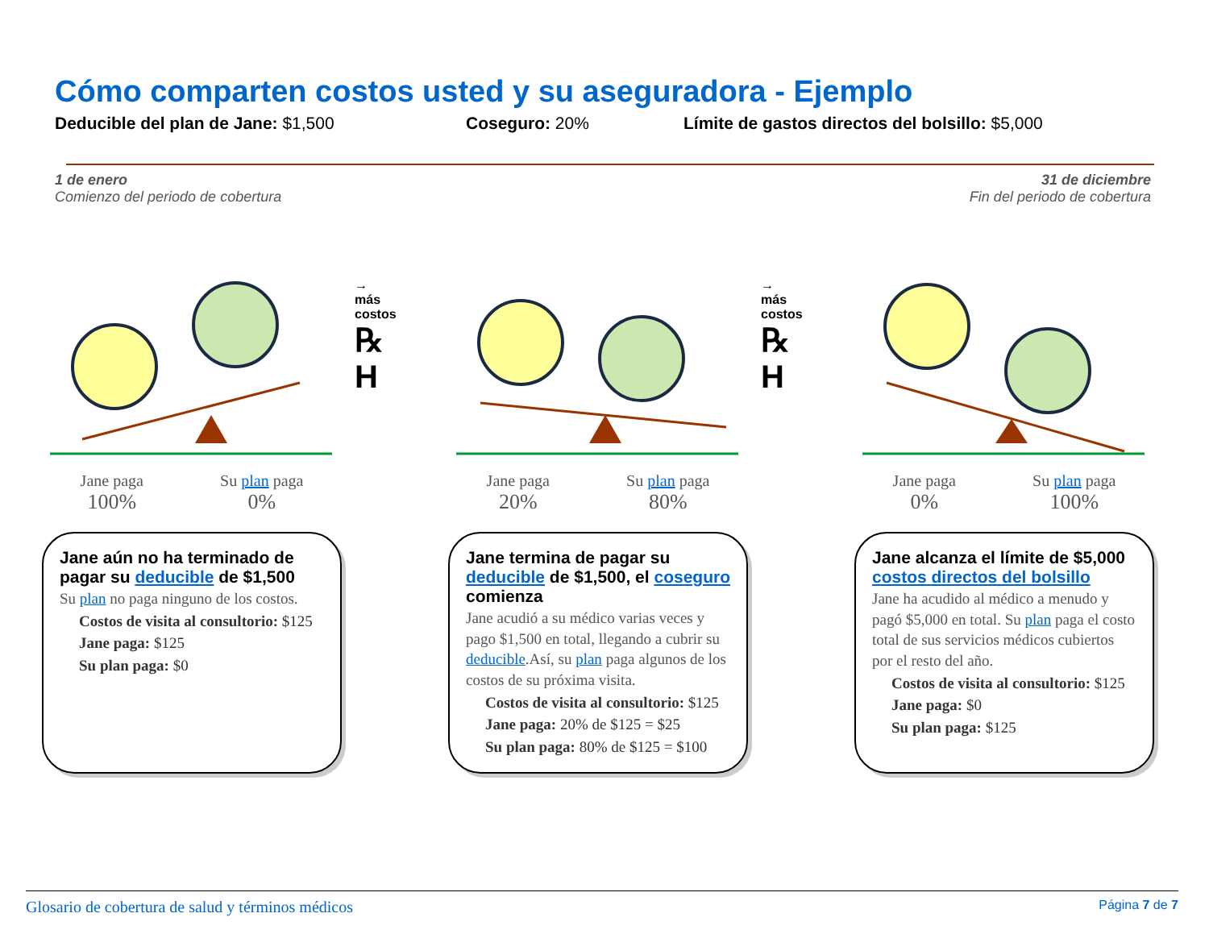Cómo comparten costos usted y su aseguradora - Ejemplo
Deducible del plan de Jane: $1,500 Coseguro: 20% Límite de gastos directos del bolsillo: $5,000
1 de enero
Comienzo del periodo de cobertura
31 de diciembre
Fin del periodo de cobertura
Jane paga
100%
Su plan paga
0%
Jane aún no ha terminado de pagar su deducible de $1,500
Su plan no paga ninguno de los costos.
Costos de visita al consultorio: $125
Jane paga: $125
Su plan paga: $0
→
más
costos
℞
H
Jane paga
20%
Su plan paga
80%
Jane termina de pagar su deducible de $1,500, el coseguro comienza
Jane acudió a su médico varias veces y pago $1,500 en total, llegando a cubrir su deducible.Así, su plan paga algunos de los costos de su próxima visita.
Costos de visita al consultorio: $125
Jane paga: 20% de $125 = $25
Su plan paga: 80% de $125 = $100
→
más
costos
℞
H
Jane paga
0%
Su plan paga
100%
Jane alcanza el límite de $5,000 costos directos del bolsillo
Jane ha acudido al médico a menudo y pagó $5,000 en total. Su plan paga el costo total de sus servicios médicos cubiertos por el resto del año.
Costos de visita al consultorio: $125
Jane paga: $0
Su plan paga: $125
Glosario de cobertura de salud y términos médicos
Página 7 de 7